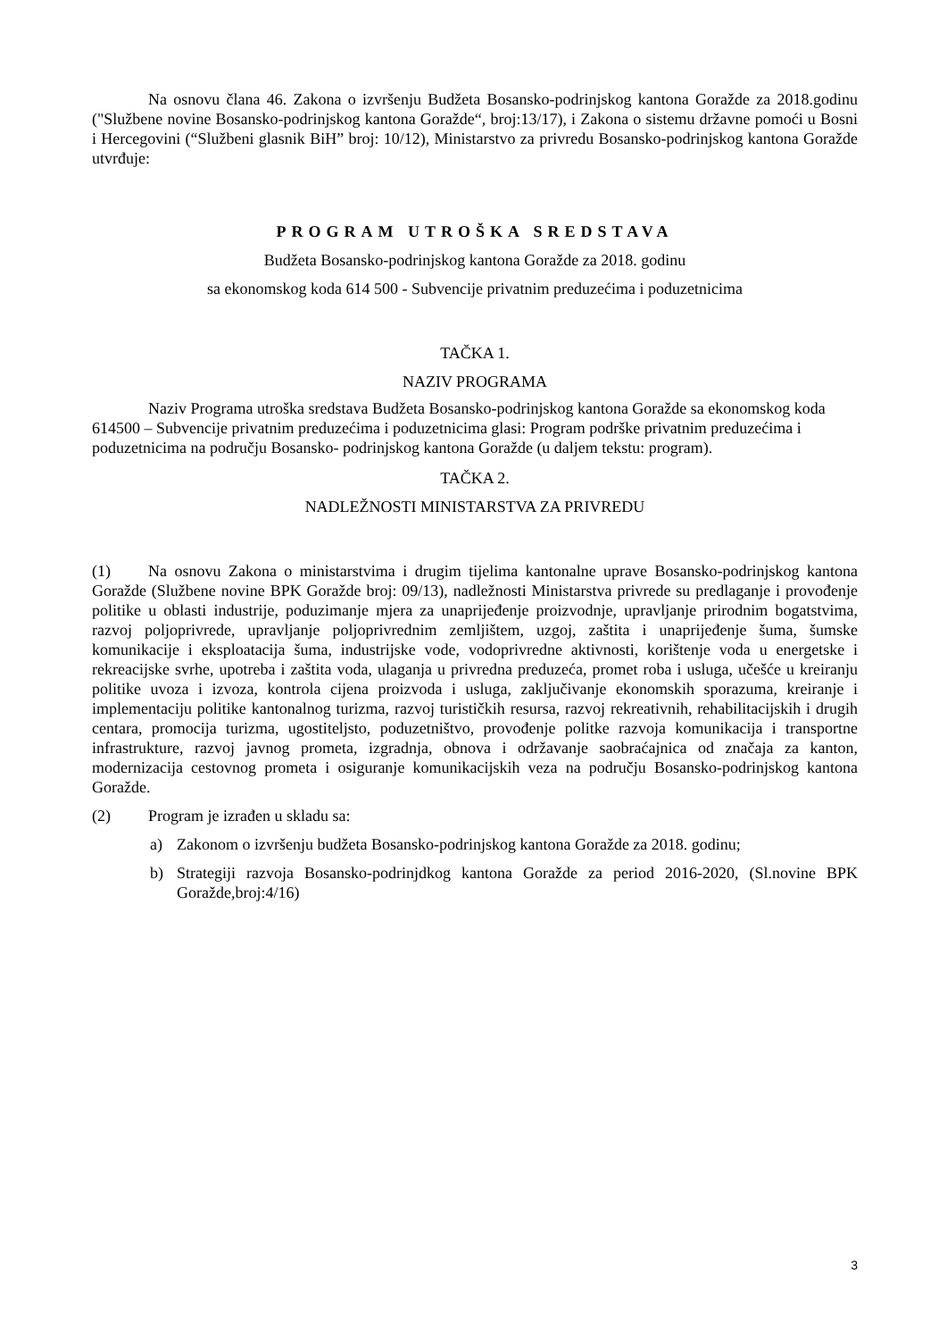Na osnovu člana 46. Zakona o izvršenju Budžeta Bosansko-podrinjskog kantona Goražde za 2018.godinu ("Službene novine Bosansko-podrinjskog kantona Goražde“, broj:13/17), i Zakona o sistemu državne pomoći u Bosni i Hercegovini (“Službeni glasnik BiH” broj: 10/12), Ministarstvo za privredu Bosansko-podrinjskog kantona Goražde utvrđuje:
PROGRAM UTROŠKA SREDSTAVA
Budžeta Bosansko-podrinjskog kantona Goražde za 2018. godinu
sa ekonomskog koda 614 500 - Subvencije privatnim preduzećima i poduzetnicima
TAČKA 1.
NAZIV PROGRAMA
Naziv Programa utroška sredstava Budžeta Bosansko-podrinjskog kantona Goražde sa ekonomskog koda 614500 – Subvencije privatnim preduzećima i poduzetnicima glasi: Program podrške privatnim preduzećima i poduzetnicima na području Bosansko- podrinjskog kantona Goražde (u daljem tekstu: program).
TAČKA 2.
NADLEŽNOSTI MINISTARSTVA ZA PRIVREDU
(1) Na osnovu Zakona o ministarstvima i drugim tijelima kantonalne uprave Bosansko-podrinjskog kantona Goražde (Službene novine BPK Goražde broj: 09/13), nadležnosti Ministarstva privrede su predlaganje i provođenje politike u oblasti industrije, poduzimanje mjera za unaprijeđenje proizvodnje, upravljanje prirodnim bogatstvima, razvoj poljoprivrede, upravljanje poljoprivrednim zemljištem, uzgoj, zaštita i unaprijeđenje šuma, šumske komunikacije i eksploatacija šuma, industrijske vode, vodoprivredne aktivnosti, korištenje voda u energetske i rekreacijske svrhe, upotreba i zaštita voda, ulaganja u privredna preduzeća, promet roba i usluga, učešće u kreiranju politike uvoza i izvoza, kontrola cijena proizvoda i usluga, zaključivanje ekonomskih sporazuma, kreiranje i implementaciju politike kantonalnog turizma, razvoj turističkih resursa, razvoj rekreativnih, rehabilitacijskih i drugih centara, promocija turizma, ugostiteljsto, poduzetništvo, provođenje politke razvoja komunikacija i transportne infrastrukture, razvoj javnog prometa, izgradnja, obnova i održavanje saobraćajnica od značaja za kanton, modernizacija cestovnog prometa i osiguranje komunikacijskih veza na području Bosansko-podrinjskog kantona Goražde.
(2) Program je izrađen u skladu sa:
a) Zakonom o izvršenju budžeta Bosansko-podrinjskog kantona Goražde za 2018. godinu;
b) Strategiji razvoja Bosansko-podrinjdkog kantona Goražde za period 2016-2020, (Sl.novine BPK Goražde,broj:4/16)
3